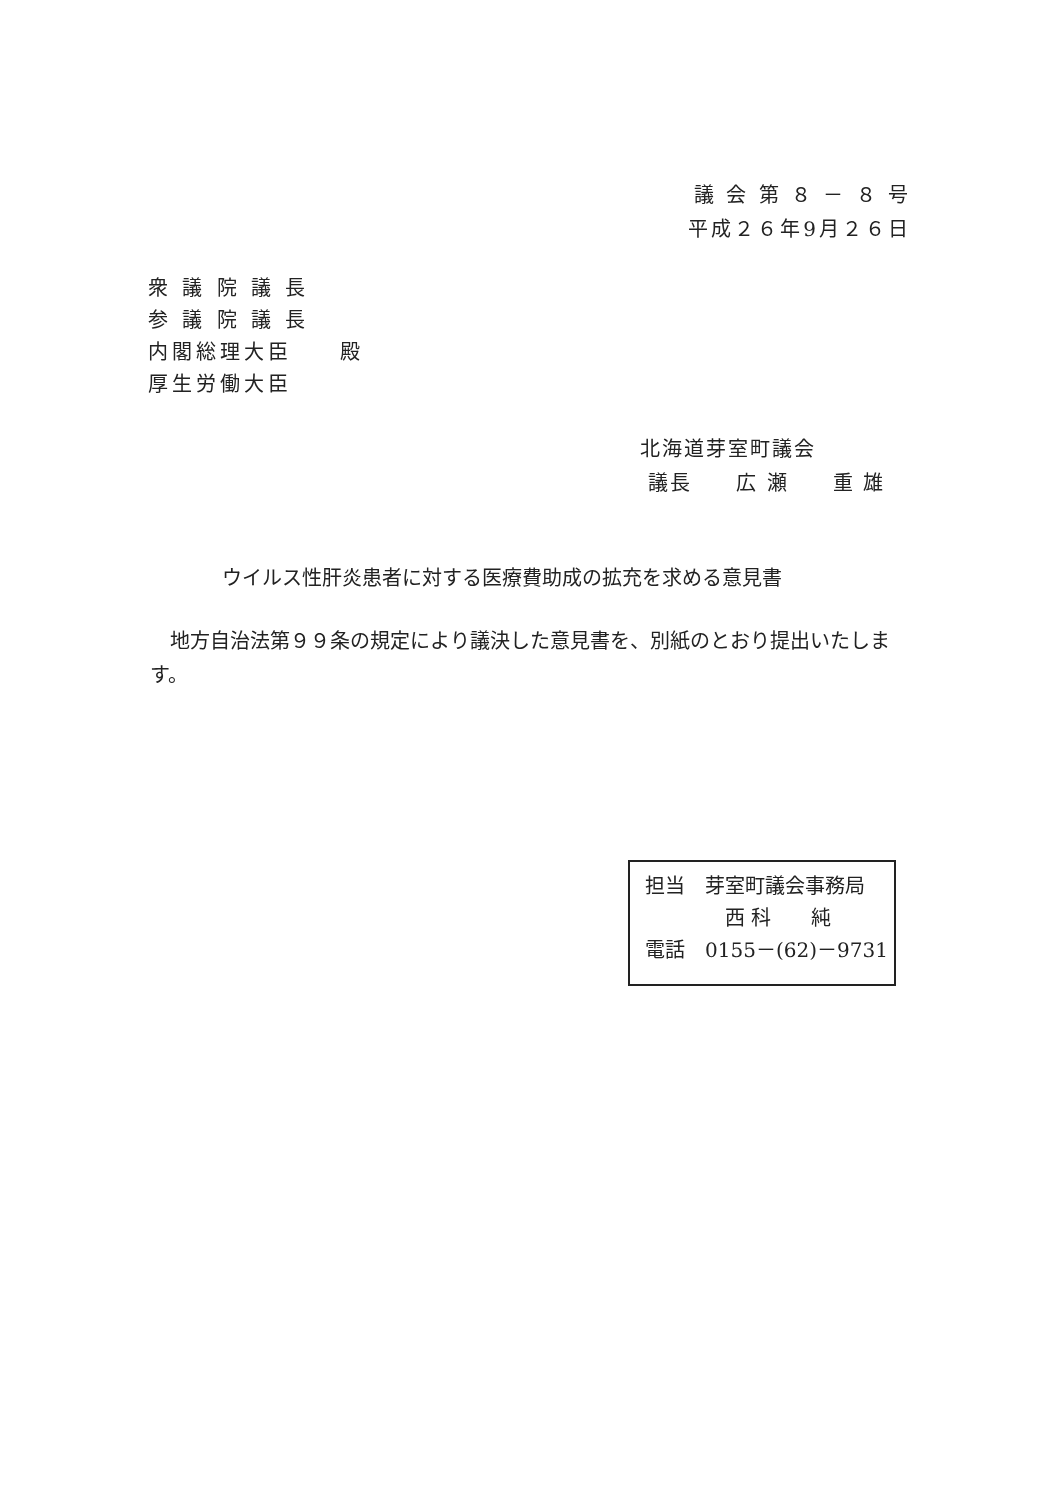議 会 第 ８ － ８ 号
平成２６年9月２６日
衆 議 院 議 長
参 議 院 議 長
内閣総理大臣　　殿
厚生労働大臣
北海道芽室町議会
議長　　広 瀬　　重 雄
ウイルス性肝炎患者に対する医療費助成の拡充を求める意見書
地方自治法第９９条の規定により議決した意見書を、別紙のとおり提出いたします。
担当　芽室町議会事務局
　　　　西 科　　純
電話　0155－(62)－9731